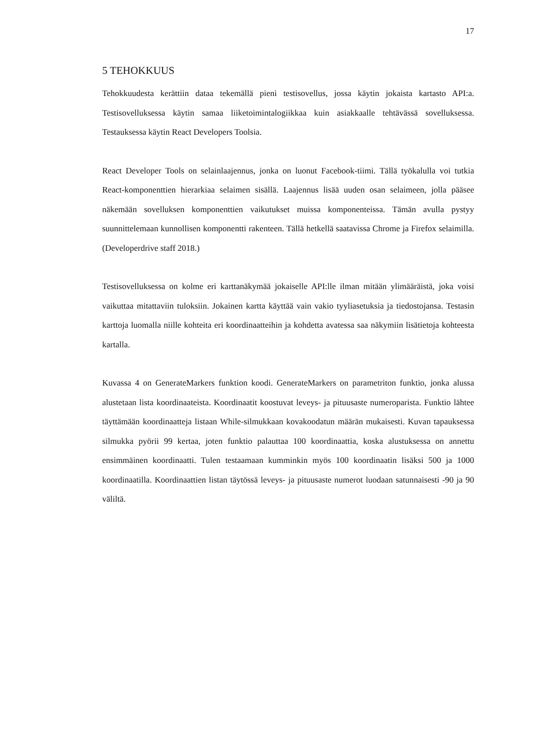17
5 TEHOKKUUS
Tehokkuudesta kerättiin dataa tekemällä pieni testisovellus, jossa käytin jokaista kartasto API:a. Testisovelluksessa käytin samaa liiketoimintalogiikkaa kuin asiakkaalle tehtävässä sovelluksessa. Testauksessa käytin React Developers Toolsia.
React Developer Tools on selainlaajennus, jonka on luonut Facebook-tiimi. Tällä työkalulla voi tutkia React-komponenttien hierarkiaa selaimen sisällä. Laajennus lisää uuden osan selaimeen, jolla pääsee näkemään sovelluksen komponenttien vaikutukset muissa komponenteissa. Tämän avulla pystyy suunnittelemaan kunnollisen komponentti rakenteen. Tällä hetkellä saatavissa Chrome ja Firefox selaimilla. (Developerdrive staff 2018.)
Testisovelluksessa on kolme eri karttanäkymää jokaiselle API:lle ilman mitään ylimääräistä, joka voisi vaikuttaa mitattaviin tuloksiin. Jokainen kartta käyttää vain vakio tyyliasetuksia ja tiedostojansa. Testasin karttoja luomalla niille kohteita eri koordinaatteihin ja kohdetta avatessa saa näkymiin lisätietoja kohteesta kartalla.
Kuvassa 4 on GenerateMarkers funktion koodi. GenerateMarkers on parametriton funktio, jonka alussa alustetaan lista koordinaateista. Koordinaatit koostuvat leveys- ja pituusaste numeroparista. Funktio lähtee täyttämään koordinaatteja listaan While-silmukkaan kovakoodatun määrän mukaisesti. Kuvan tapauksessa silmukka pyörii 99 kertaa, joten funktio palauttaa 100 koordinaattia, koska alustuksessa on annettu ensimmäinen koordinaatti. Tulen testaamaan kumminkin myös 100 koordinaatin lisäksi 500 ja 1000 koordinaatilla. Koordinaattien listan täytössä leveys- ja pituusaste numerot luodaan satunnaisesti -90 ja 90 väliltä.